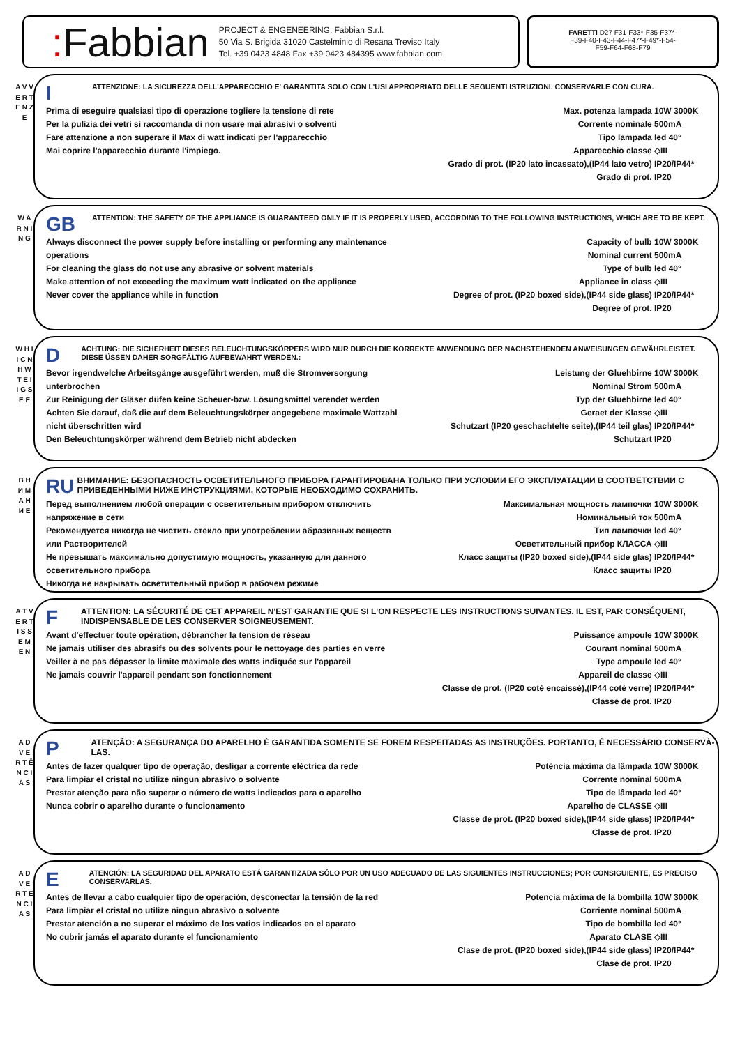: Fabbian
PROJECT & ENGENEERING: Fabbian S.r.l.
50 Via S. Brigida 31020 Castelminio di Resana Treviso Italy
Tel. +39 0423 4848 Fax +39 0423 484395 www.fabbian.com
FARETTI D27 F31-F33*-F35-F37*-
F39-F40-F43-F44-F47*-F49*-F54-
F59-F64-F68-F79
A V V E R T E N Z E
I
ATTENZIONE: LA SICUREZZA DELL'APPARECCHIO E' GARANTITA SOLO CON L'USI APPROPRIATO DELLE SEGUENTI ISTRUZIONI. CONSERVARLE CON CURA.
Prima di eseguire qualsiasi tipo di operazione togliere la tensione di rete
Per la pulizia dei vetri si raccomanda di non usare mai abrasivi o solventi
Fare attenzione a non superare il Max di watt indicati per l'apparecchio
Mai coprire l'apparecchio durante l'impiego.
Max. potenza lampada 10W 3000K
Corrente nominale 500mA
Tipo lampada led 40°
Apparecchio classe ◇III
Grado di prot. (IP20 lato incassato),(IP44 lato vetro) IP20/IP44*
Grado di prot. IP20
W A R N I N G
GB
ATTENTION: THE SAFETY OF THE APPLIANCE IS GUARANTEED ONLY IF IT IS PROPERLY USED, ACCORDING TO THE FOLLOWING INSTRUCTIONS, WHICH ARE TO BE KEPT.
Always disconnect the power supply before installing or performing any maintenance operations
For cleaning the glass do not use any abrasive or solvent materials
Make attention of not exceeding the maximum watt indicated on the appliance
Never cover the appliance while in function
Capacity of bulb 10W 3000K
Nominal current 500mA
Type of bulb led 40°
Appliance in class ◇III
Degree of prot. (IP20 boxed side),(IP44 side glass) IP20/IP44*
Degree of prot. IP20
W H I I C N H W T E I I G S E E
D
ACHTUNG: DIE SICHERHEIT DIESES BELEUCHTUNGSKÖRPERS WIRD NUR DURCH DIE KORREKTE ANWENDUNG DER NACHSTEHENDEN ANWEISUNGEN GEWÄHRLEISTET. DIESE ÜSSEN DAHER SORGFÄLTIG AUFBEWAHRT WERDEN.:
Bevor irgendwelche Arbeitsgänge ausgeführt werden, muß die Stromversorgung unterbrochen
Zur Reinigung der Gläser düfen keine Scheuer-bzw. Lösungsmittel verendet werden
Achten Sie darauf, daß die auf dem Beleuchtungskörper angegebene maximale Wattzahl nicht überschritten wird
Den Beleuchtungskörper während dem Betrieb nicht abdecken
Leistung der Gluehbirne 10W 3000K
Nominal Strom 500mA
Typ der Gluehbirne led 40°
Geraet der Klasse ◇III
Schutzart (IP20 geschachtelte seite),(IP44 teil glas) IP20/IP44*
Schutzart IP20
В Н И М А Н И Е
RU
ВНИМАНИЕ: БЕЗОПАСНОСТЬ ОСВЕТИТЕЛЬНОГО ПРИБОРА ГАРАНТИРОВАНА ТОЛЬКО ПРИ УСЛОВИИ ЕГО ЭКСПЛУАТАЦИИ В СООТВЕТСТВИИ С ПРИВЕДЕННЫМИ НИЖЕ ИНСТРУКЦИЯМИ, КОТОРЫЕ НЕОБХОДИМО СОХРАНИТЬ.
Перед выполнением любой операции с осветительным прибором отключить напряжение в сети
Рекомендуется никогда не чистить стекло при употреблении абразивных веществ или Растворителей
Не превышать максимально допустимую мощность, указанную для данного осветительного прибора
Никогда не накрывать осветительный прибор в рабочем режиме
Максимальная мощность лампочки 10W 3000K
Номинальный ток 500mA
Тип лампочки led 40°
Осветительный прибор КЛАССА ◇III
Класс защиты (IP20 boxed side),(IP44 side glas) IP20/IP44*
Класс защиты IP20
A T V E R T I S S E M E N
F
ATTENTION: LA SÉCURITÉ DE CET APPAREIL N'EST GARANTIE QUE SI L'ON RESPECTE LES INSTRUCTIONS SUIVANTES. IL EST, PAR CONSÉQUENT, INDISPENSABLE DE LES CONSERVER SOIGNEUSEMENT.
Avant d'effectuer toute opération, débrancher la tension de réseau
Ne jamais utiliser des abrasifs ou des solvents pour le nettoyage des parties en verre
Veiller à ne pas dépasser la limite maximale des watts indiquée sur l'appareil
Ne jamais couvrir l'appareil pendant son fonctionnement
Puissance ampoule 10W 3000K
Courant nominal 500mA
Type ampoule led 40°
Appareil de classe ◇III
Classe de prot. (IP20 cotè encaissè),(IP44 cotè verre) IP20/IP44*
Classe de prot. IP20
A D V E R T Ê N C I A S
P
ATENÇÃO: A SEGURANÇA DO APARELHO É GARANTIDA SOMENTE SE FOREM RESPEITADAS AS INSTRUÇÕES. PORTANTO, É NECESSÁRIO CONSERVÁ-LAS.
Antes de fazer qualquer tipo de operação, desligar a corrente eléctrica da rede
Para limpiar el cristal no utilize ningun abrasivo o solvente
Prestar atenção para não superar o número de watts indicados para o aparelho
Nunca cobrir o aparelho durante o funcionamento
Potência máxima da lâmpada 10W 3000K
Corrente nominal 500mA
Tipo de lâmpada led 40°
Aparelho de CLASSE ◇III
Classe de prot. (IP20 boxed side),(IP44 side glass) IP20/IP44*
Classe de prot. IP20
A D V E R T E N C I A S
E
ATENCIÓN: LA SEGURIDAD DEL APARATO ESTÁ GARANTIZADA SÓLO POR UN USO ADECUADO DE LAS SIGUIENTES INSTRUCCIONES; POR CONSIGUIENTE, ES PRECISO CONSERVARLAS.
Antes de llevar a cabo cualquier tipo de operación, desconectar la tensión de la red
Para limpiar el cristal no utilize ningun abrasivo o solvente
Prestar atención a no superar el máximo de los vatios indicados en el aparato
No cubrir jamás el aparato durante el funcionamiento
Potencia máxima de la bombilla 10W 3000K
Corriente nominal 500mA
Tipo de bombilla led 40°
Aparato CLASE ◇III
Clase de prot. (IP20 boxed side),(IP44 side glass) IP20/IP44*
Clase de prot. IP20